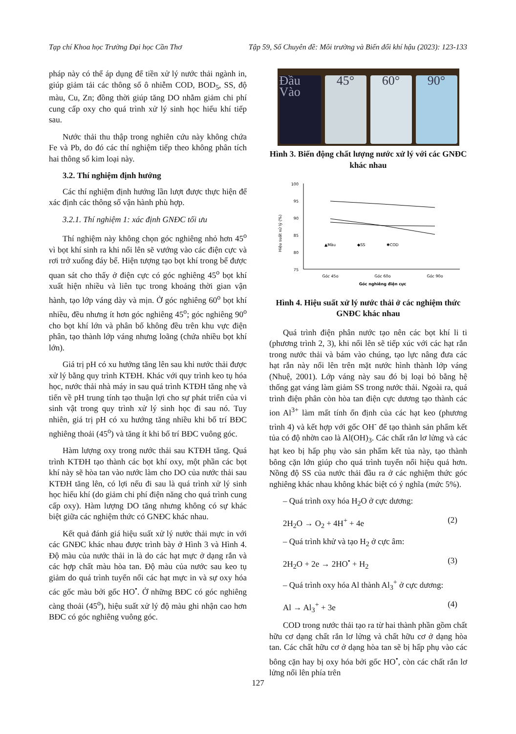Tạp chí Khoa học Trường Đại học Cần Thơ Tập 59, Số Chuyên đề: Môi trường và Biến đổi khí hậu (2023): 123-133
pháp này có thể áp dụng để tiền xử lý nước thải ngành in, giúp giảm tải các thông số ô nhiễm COD, BOD<sub>5</sub>, SS, độ màu, Cu, Zn; đồng thời giúp tăng DO nhằm giảm chi phí cung cấp oxy cho quá trình xử lý sinh học hiếu khí tiếp sau.
Nước thải thu thập trong nghiên cứu này không chứa Fe và Pb, do đó các thí nghiệm tiếp theo không phân tích hai thông số kim loại này.
3.2. Thí nghiệm định hướng
Các thí nghiệm định hướng lần lượt được thực hiện để xác định các thông số vận hành phù hợp.
3.2.1. Thí nghiệm 1: xác định GNĐC tối ưu
Thí nghiệm này không chọn góc nghiêng nhỏ hơn 45<sup>o</sup> vì bọt khí sinh ra khi nổi lên sẽ vướng vào các điện cực và rơi trở xuống đáy bể. Hiện tượng tạo bọt khí trong bể được quan sát cho thấy ở điện cực có góc nghiêng 45<sup>o</sup> bọt khí xuất hiện nhiều và liên tục trong khoảng thời gian vận hành, tạo lớp váng dày và mịn. Ở góc nghiêng 60<sup>o</sup> bọt khí nhiều, đều nhưng ít hơn góc nghiêng 45<sup>o</sup>; góc nghiêng 90<sup>o</sup> cho bọt khí lớn và phân bố không đều trên khu vực điện phân, tạo thành lớp váng nhưng loãng (chứa nhiều bọt khí lớn).
Giá trị pH có xu hướng tăng lên sau khi nước thải được xử lý bằng quy trình KTĐH. Khác với quy trình keo tụ hóa học, nước thải nhà máy in sau quá trình KTĐH tăng nhẹ và tiến về pH trung tính tạo thuận lợi cho sự phát triển của vi sinh vật trong quy trình xử lý sinh học đi sau nó. Tuy nhiên, giá trị pH có xu hướng tăng nhiều khi bố trí BĐC nghiêng thoải (45<sup>o</sup>) và tăng ít khi bố trí BĐC vuông góc.
Hàm lượng oxy trong nước thải sau KTĐH tăng. Quá trình KTĐH tạo thành các bọt khí oxy, một phần các bọt khí này sẽ hòa tan vào nước làm cho DO của nước thải sau KTĐH tăng lên, có lợi nếu đi sau là quá trình xử lý sinh học hiếu khí (do giảm chi phí điện năng cho quá trình cung cấp oxy). Hàm lượng DO tăng nhưng không có sự khác biệt giữa các nghiệm thức có GNĐC khác nhau.
Kết quả đánh giá hiệu suất xử lý nước thải mực in với các GNĐC khác nhau được trình bày ở Hình 3 và Hình 4. Độ màu của nước thải in là do các hạt mực ở dạng rắn và các hợp chất màu hòa tan. Độ màu của nước sau keo tụ giảm do quá trình tuyển nổi các hạt mực in và sự oxy hóa các gốc màu bởi gốc HO<sup>•</sup>. Ở những BĐC có góc nghiêng càng thoải (45<sup>o</sup>), hiệu suất xử lý độ màu ghi nhận cao hơn BĐC có góc nghiêng vuông góc.
Đầu Vào 45° 60° 90°
Hình 3. Biến động chất lượng nước xử lý với các GNĐC khác nhau
100
95
90
85
80
75
Hiệu suất xử lý (%)
▲Màu
◆SS
✱COD
Góc 45o
Góc 60o
Góc 90o
Góc nghiêng điện cực
Hình 4. Hiệu suất xử lý nước thải ở các nghiệm thức GNĐC khác nhau
Quá trình điện phân nước tạo nên các bọt khí li ti (phương trình 2, 3), khi nổi lên sẽ tiếp xúc với các hạt rắn trong nước thải và bám vào chúng, tạo lực nâng đưa các hạt rắn này nổi lên trên mặt nước hình thành lớp váng (Nhuệ, 2001). Lớp váng này sau đó bị loại bỏ bằng hệ thống gạt váng làm giảm SS trong nước thải. Ngoài ra, quá trình điện phân còn hòa tan điện cực dương tạo thành các ion Al<sup>3+</sup> làm mất tính ổn định của các hạt keo (phương trình 4) và kết hợp với gốc OH<sup>-</sup> để tạo thành sản phẩm kết tủa có độ nhờn cao là Al(OH)<sub>3</sub>. Các chất rắn lơ lửng và các hạt keo bị hấp phụ vào sản phẩm kết tủa này, tạo thành bông cặn lớn giúp cho quá trình tuyển nổi hiệu quả hơn. Nồng độ SS của nước thải đầu ra ở các nghiệm thức góc nghiêng khác nhau không khác biệt có ý nghĩa (mức 5%).
– Quá trình oxy hóa H<sub>2</sub>O ở cực dương:
2H<sub>2</sub>O → O<sub>2</sub> + 4H<sup>+</sup> + 4e (2)
– Quá trình khử và tạo H<sub>2</sub> ở cực âm:
2H<sub>2</sub>O + 2e → 2HO<sup>•</sup> + H<sub>2</sub> (3)
– Quá trình oxy hóa Al thành Al<sub>3</sub><sup>+</sup> ở cực dương:
Al → Al<sub>3</sub><sup>+</sup> + 3e (4)
COD trong nước thải tạo ra từ hai thành phần gồm chất hữu cơ dạng chất rắn lơ lửng và chất hữu cơ ở dạng hòa tan. Các chất hữu cơ ở dạng hòa tan sẽ bị hấp phụ vào các bông cặn hay bị oxy hóa bởi gốc HO<sup>•</sup>, còn các chất rắn lơ lửng nổi lên phía trên
127